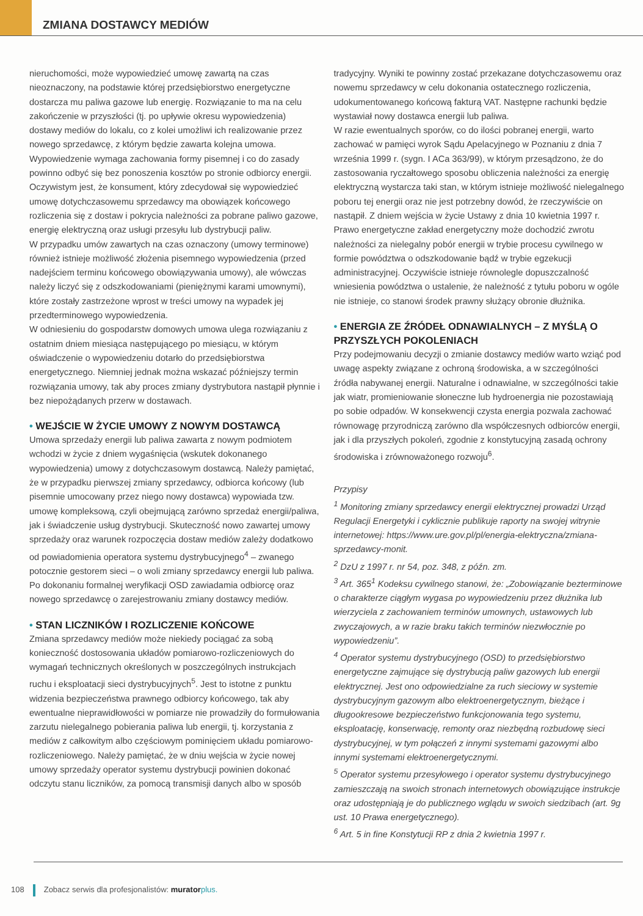ZMIANA DOSTAWCY MEDIÓW
nieruchomości, może wypowiedzieć umowę zawartą na czas nieoznaczony, na podstawie której przedsiębiorstwo energetyczne dostarcza mu paliwa gazowe lub energię. Rozwiązanie to ma na celu zakończenie w przyszłości (tj. po upływie okresu wypowiedzenia) dostawy mediów do lokalu, co z kolei umożliwi ich realizowanie przez nowego sprzedawcę, z którym będzie zawarta kolejna umowa. Wypowiedzenie wymaga zachowania formy pisemnej i co do zasady powinno odbyć się bez ponoszenia kosztów po stronie odbiorcy energii. Oczywistym jest, że konsument, który zdecydował się wypowiedzieć umowę dotychczasowemu sprzedawcy ma obowiązek końcowego rozliczenia się z dostaw i pokrycia należności za pobrane paliwo gazowe, energię elektryczną oraz usługi przesyłu lub dystrybucji paliw.
W przypadku umów zawartych na czas oznaczony (umowy terminowe) również istnieje możliwość złożenia pisemnego wypowiedzenia (przed nadejściem terminu końcowego obowiązywania umowy), ale wówczas należy liczyć się z odszkodowaniami (pieniężnymi karami umownymi), które zostały zastrzeżone wprost w treści umowy na wypadek jej przedterminowego wypowiedzenia.
W odniesieniu do gospodarstw domowych umowa ulega rozwiązaniu z ostatnim dniem miesiąca następującego po miesiącu, w którym oświadczenie o wypowiedzeniu dotarło do przedsiębiorstwa energetycznego. Niemniej jednak można wskazać późniejszy termin rozwiązania umowy, tak aby proces zmiany dystrybutora nastąpił płynnie i bez niepożądanych przerw w dostawach.
• WEJŚCIE W ŻYCIE UMOWY Z NOWYM DOSTAWCĄ
Umowa sprzedaży energii lub paliwa zawarta z nowym podmiotem wchodzi w życie z dniem wygaśnięcia (wskutek dokonanego wypowiedzenia) umowy z dotychczasowym dostawcą. Należy pamiętać, że w przypadku pierwszej zmiany sprzedawcy, odbiorca końcowy (lub pisemnie umocowany przez niego nowy dostawca) wypowiada tzw. umowę kompleksową, czyli obejmującą zarówno sprzedaż energii/paliwa, jak i świadczenie usług dystrybucji. Skuteczność nowo zawartej umowy sprzedaży oraz warunek rozpoczęcia dostaw mediów zależy dodatkowo od powiadomienia operatora systemu dystrybucyjnego<sup>4</sup> – zwanego potocznie gestorem sieci – o woli zmiany sprzedawcy energii lub paliwa. Po dokonaniu formalnej weryfikacji OSD zawiadamia odbiorcę oraz nowego sprzedawcę o zarejestrowaniu zmiany dostawcy mediów.
• STAN LICZNIKÓW I ROZLICZENIE KOŃCOWE
Zmiana sprzedawcy mediów może niekiedy pociągać za sobą konieczność dostosowania układów pomiarowo-rozliczeniowych do wymagań technicznych określonych w poszczególnych instrukcjach ruchu i eksploatacji sieci dystrybucyjnych<sup>5</sup>. Jest to istotne z punktu widzenia bezpieczeństwa prawnego odbiorcy końcowego, tak aby ewentualne nieprawidłowości w pomiarze nie prowadziły do formułowania zarzutu nielegalnego pobierania paliwa lub energii, tj. korzystania z mediów z całkowitym albo częściowym pominięciem układu pomiarowo-rozliczeniowego. Należy pamiętać, że w dniu wejścia w życie nowej umowy sprzedaży operator systemu dystrybucji powinien dokonać odczytu stanu liczników, za pomocą transmisji danych albo w sposób
tradycyjny. Wyniki te powinny zostać przekazane dotychczasowemu oraz nowemu sprzedawcy w celu dokonania ostatecznego rozliczenia, udokumentowanego końcową fakturą VAT. Następne rachunki będzie wystawiał nowy dostawca energii lub paliwa.
W razie ewentualnych sporów, co do ilości pobranej energii, warto zachować w pamięci wyrok Sądu Apelacyjnego w Poznaniu z dnia 7 września 1999 r. (sygn. I ACa 363/99), w którym przesądzono, że do zastosowania ryczałtowego sposobu obliczenia należności za energię elektryczną wystarcza taki stan, w którym istnieje możliwość nielegalnego poboru tej energii oraz nie jest potrzebny dowód, że rzeczywiście on nastąpił. Z dniem wejścia w życie Ustawy z dnia 10 kwietnia 1997 r. Prawo energetyczne zakład energetyczny może dochodzić zwrotu należności za nielegalny pobór energii w trybie procesu cywilnego w formie powództwa o odszkodowanie bądź w trybie egzekucji administracyjnej. Oczywiście istnieje równolegle dopuszczalność wniesienia powództwa o ustalenie, że należność z tytułu poboru w ogóle nie istnieje, co stanowi środek prawny służący obronie dłużnika.
• ENERGIA ZE ŹRÓDEŁ ODNAWIALNYCH – Z MYŚLĄ O PRZYSZŁYCH POKOLENIACH
Przy podejmowaniu decyzji o zmianie dostawcy mediów warto wziąć pod uwagę aspekty związane z ochroną środowiska, a w szczególności źródła nabywanej energii. Naturalne i odnawialne, w szczególności takie jak wiatr, promieniowanie słoneczne lub hydroenergia nie pozostawiają po sobie odpadów. W konsekwencji czysta energia pozwala zachować równowagę przyrodniczą zarówno dla współczesnych odbiorców energii, jak i dla przyszłych pokoleń, zgodnie z konstytucyjną zasadą ochrony środowiska i zrównoważonego rozwoju<sup>6</sup>.
Przypisy
<sup>1</sup> Monitoring zmiany sprzedawcy energii elektrycznej prowadzi Urząd Regulacji Energetyki i cyklicznie publikuje raporty na swojej witrynie internetowej: https://www.ure.gov.pl/pl/energia-elektryczna/zmiana-sprzedawcy-monit.
<sup>2</sup> DzU z 1997 r. nr 54, poz. 348, z późn. zm.
<sup>3</sup> Art. 365<sup>1</sup> Kodeksu cywilnego stanowi, że: „Zobowiązanie bezterminowe o charakterze ciągłym wygasa po wypowiedzeniu przez dłużnika lub wierzyciela z zachowaniem terminów umownych, ustawowych lub zwyczajowych, a w razie braku takich terminów niezwłocznie po wypowiedzeniu”.
<sup>4</sup> Operator systemu dystrybucyjnego (OSD) to przedsiębiorstwo energetyczne zajmujące się dystrybucją paliw gazowych lub energii elektrycznej. Jest ono odpowiedzialne za ruch sieciowy w systemie dystrybucyjnym gazowym albo elektroenergetycznym, bieżące i długookresowe bezpieczeństwo funkcjonowania tego systemu, eksploatację, konserwację, remonty oraz niezbędną rozbudowę sieci dystrybucyjnej, w tym połączeń z innymi systemami gazowymi albo innymi systemami elektroenergetycznymi.
<sup>5</sup> Operator systemu przesyłowego i operator systemu dystrybucyjnego zamieszczają na swoich stronach internetowych obowiązujące instrukcje oraz udostępniają je do publicznego wglądu w swoich siedzibach (art. 9g ust. 10 Prawa energetycznego).
<sup>6</sup> Art. 5 in fine Konstytucji RP z dnia 2 kwietnia 1997 r.
108 Zobacz serwis dla profesjonalistów: murator plus.